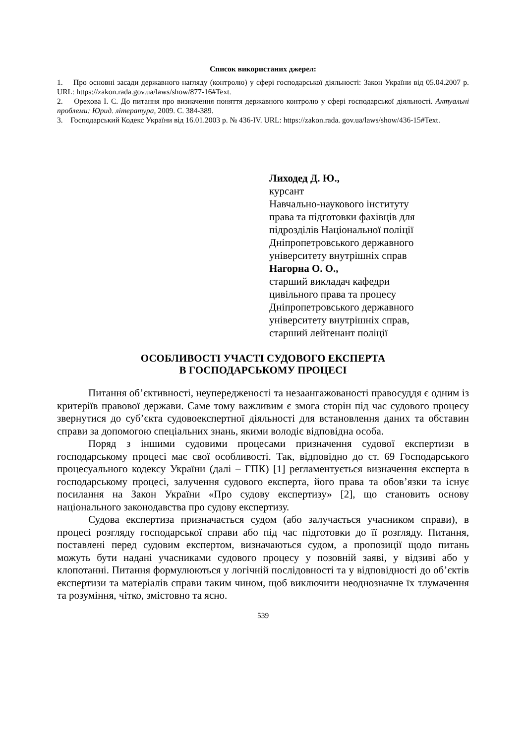Список використаних джерел:
1. Про основні засади державного нагляду (контролю) у сфері господарської діяльності: Закон України від 05.04.2007 р. URL: https://zakon.rada.gov.ua/laws/show/877-16#Text.
2. Орехова І. С. До питання про визначення поняття державного контролю у сфері господарської діяльності. Актуальні проблеми: Юрид. література, 2009. С. 384-389.
3. Господарський Кодекс України від 16.01.2003 р. № 436-IV. URL: https://zakon.rada. gov.ua/laws/show/436-15#Text.
Лиходед Д. Ю.,
курсант
Навчально-наукового інституту
права та підготовки фахівців для
підрозділів Національної поліції
Дніпропетровського державного
університету внутрішніх справ
Нагорна О. О.,
старший викладач кафедри
цивільного права та процесу
Дніпропетровського державного
університету внутрішніх справ,
старший лейтенант поліції
ОСОБЛИВОСТІ УЧАСТІ СУДОВОГО ЕКСПЕРТА
В ГОСПОДАРСЬКОМУ ПРОЦЕСІ
Питання об’єктивності, неупередженості та незаангажованості правосуддя є одним із критеріїв правової держави. Саме тому важливим є змога сторін під час судового процесу звернутися до суб’єкта судовоекспертної діяльності для встановлення даних та обставин справи за допомогою спеціальних знань, якими володіє відповідна особа.
Поряд з іншими судовими процесами призначення судової експертизи в господарському процесі має свої особливості. Так, відповідно до ст. 69 Господарського процесуального кодексу України (далі – ГПК) [1] регламентується визначення експерта в господарському процесі, залучення судового експерта, його права та обов’язки та існує посилання на Закон України «Про судову експертизу» [2], що становить основу національного законодавства про судову експертизу.
Судова експертиза призначається судом (або залучається учасником справи), в процесі розгляду господарської справи або під час підготовки до її розгляду. Питання, поставлені перед судовим експертом, визначаються судом, а пропозиції щодо питань можуть бути надані учасниками судового процесу у позовній заяві, у відзиві або у клопотанні. Питання формулюються у логічній послідовності та у відповідності до об’єктів експертизи та матеріалів справи таким чином, щоб виключити неоднозначне їх тлумачення та розуміння, чітко, змістовно та ясно.
539